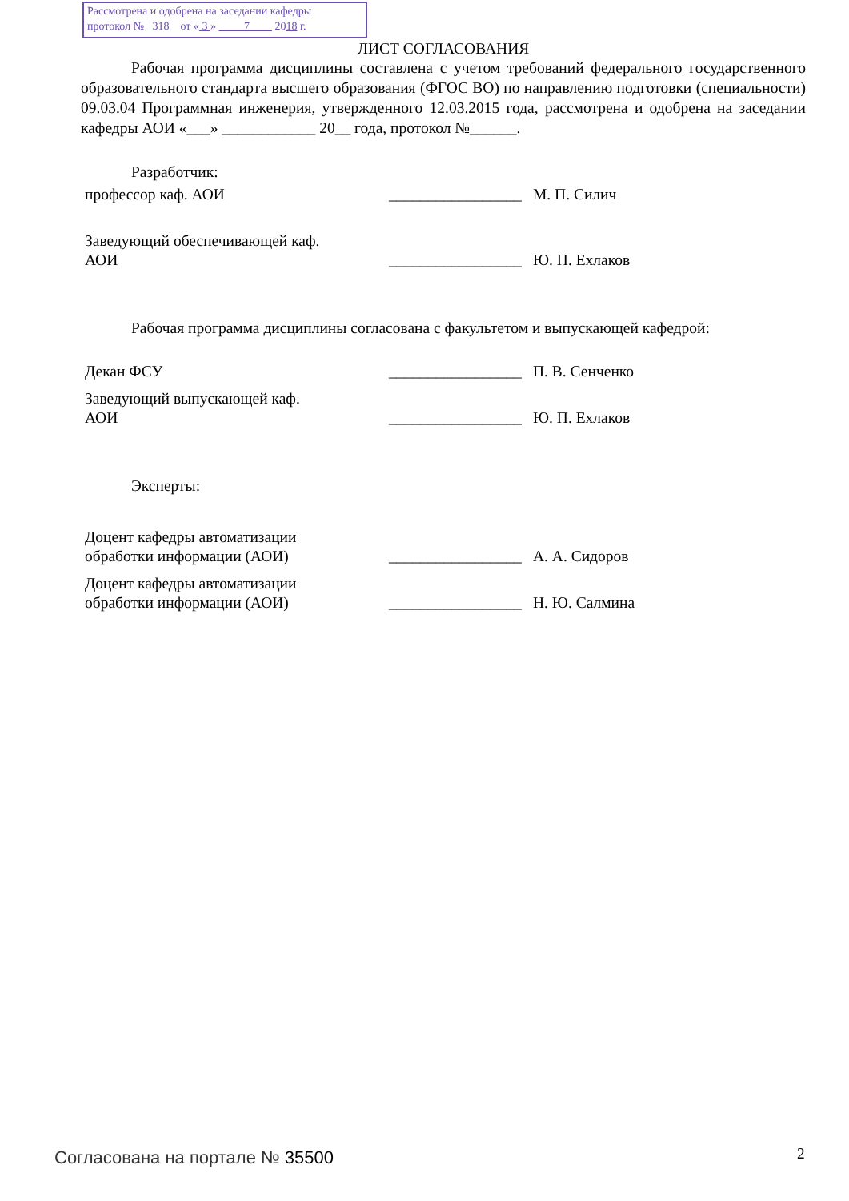Рассмотрена и одобрена на заседании кафедры
протокол № 318 от « 3 » 7 2018 г.
ЛИСТ СОГЛАСОВАНИЯ
Рабочая программа дисциплины составлена с учетом требований федерального государственного образовательного стандарта высшего образования (ФГОС ВО) по направлению подготовки (специальности) 09.03.04 Программная инженерия, утвержденного 12.03.2015 года, рассмотрена и одобрена на заседании кафедры АОИ «___» ____________ 20__ года, протокол №______.
Разработчик:
профессор каф. АОИ
_________________
М. П. Силич
Заведующий обеспечивающей каф.
АОИ
_________________
Ю. П. Ехлаков
Рабочая программа дисциплины согласована с факультетом и выпускающей кафедрой:
Декан ФСУ
_________________
П. В. Сенченко
Заведующий выпускающей каф.
АОИ
_________________
Ю. П. Ехлаков
Эксперты:
Доцент кафедры автоматизации
обработки информации (АОИ)
_________________
А. А. Сидоров
Доцент кафедры автоматизации
обработки информации (АОИ)
_________________
Н. Ю. Салмина
Согласована на портале № 35500 2